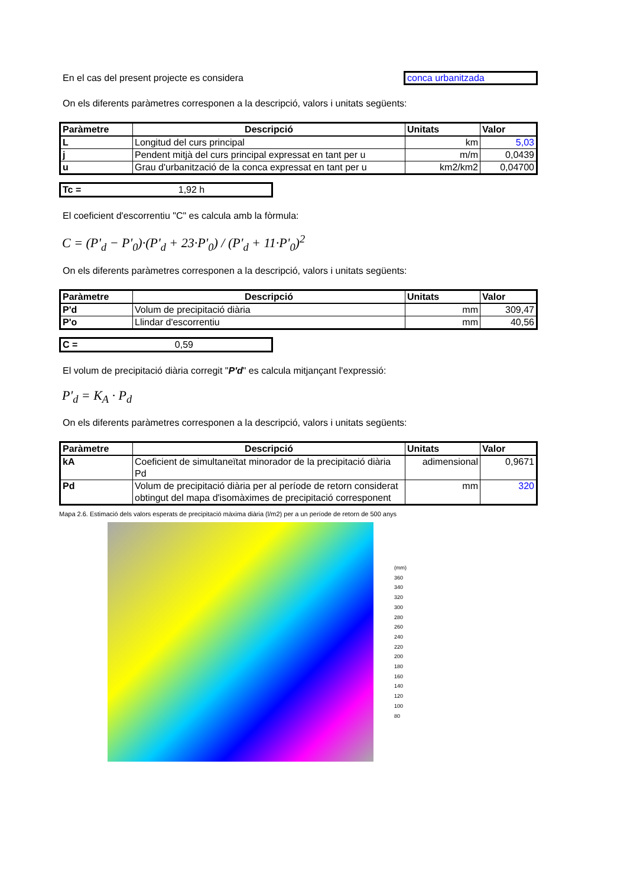En el cas del present projecte es considera
conca urbanitzada
On els diferents paràmetres corresponen a la descripció, valors i unitats següents:
| Paràmetre | Descripció | Unitats | Valor |
| --- | --- | --- | --- |
| L | Longitud del curs principal | km | 5,03 |
| j | Pendent mitjà del curs principal expressat en tant per u | m/m | 0,0439 |
| u | Grau d'urbanització de la conca expressat en tant per u | km2/km2 | 0,04700 |
Tc = 1,92 h
El coeficient d'escorrentiu "C" es calcula amb la fòrmula:
C = (P'<sub>d</sub> − P'<sub>0</sub>)·(P'<sub>d</sub> + 23·P'<sub>0</sub>) / (P'<sub>d</sub> + 11·P'<sub>0</sub>)<sup>2</sup>
On els diferents paràmetres corresponen a la descripció, valors i unitats següents:
| Paràmetre | Descripció | Unitats | Valor |
| --- | --- | --- | --- |
| P'd | Volum de precipitació diària | mm | 309,47 |
| P'o | Llindar d'escorrentiu | mm | 40,56 |
C = 0,59
El volum de precipitació diària corregit "P'd" es calcula mitjançant l'expressió:
P'<sub>d</sub> = K<sub>A</sub> · P<sub>d</sub>
On els diferents paràmetres corresponen a la descripció, valors i unitats següents:
| Paràmetre | Descripció | Unitats | Valor |
| --- | --- | --- | --- |
| kA | Coeficient de simultaneïtat minorador de la precipitació diària Pd | adimensional | 0,9671 |
| Pd | Volum de precipitació diària per al període de retorn considerat obtingut del mapa d'isomàximes de precipitació corresponent | mm | 320 |
Mapa 2.6. Estimació dels valors esperats de precipitació màxima diària (l/m2) per a un període de retorn de 500 anys
(mm)
360
340
320
300
280
260
240
220
200
180
160
140
120
100
80